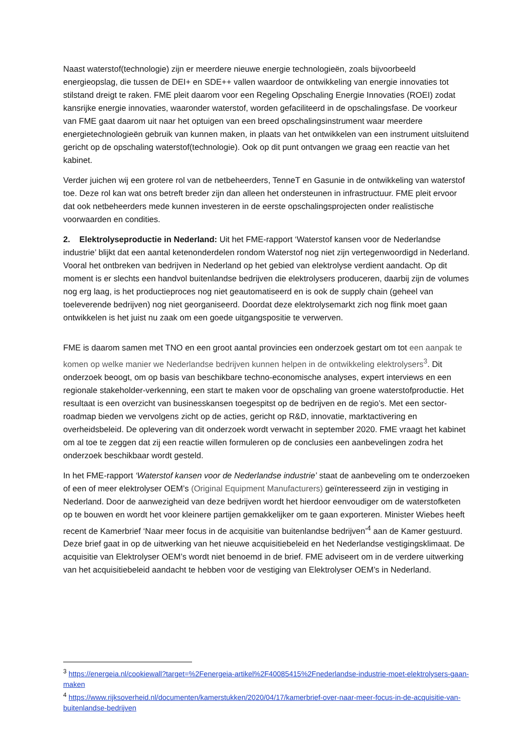Naast waterstof(technologie) zijn er meerdere nieuwe energie technologieën, zoals bijvoorbeeld energieopslag, die tussen de DEI+ en SDE++ vallen waardoor de ontwikkeling van energie innovaties tot stilstand dreigt te raken. FME pleit daarom voor een Regeling Opschaling Energie Innovaties (ROEI) zodat kansrijke energie innovaties, waaronder waterstof, worden gefaciliteerd in de opschalingsfase. De voorkeur van FME gaat daarom uit naar het optuigen van een breed opschalingsinstrument waar meerdere energietechnologieën gebruik van kunnen maken, in plaats van het ontwikkelen van een instrument uitsluitend gericht op de opschaling waterstof(technologie). Ook op dit punt ontvangen we graag een reactie van het kabinet.
Verder juichen wij een grotere rol van de netbeheerders, TenneT en Gasunie in de ontwikkeling van waterstof toe. Deze rol kan wat ons betreft breder zijn dan alleen het ondersteunen in infrastructuur. FME pleit ervoor dat ook netbeheerders mede kunnen investeren in de eerste opschalingsprojecten onder realistische voorwaarden en condities.
2. Elektrolyseproductie in Nederland: Uit het FME-rapport ‘Waterstof kansen voor de Nederlandse industrie’ blijkt dat een aantal ketenonderdelen rondom Waterstof nog niet zijn vertegenwoordigd in Nederland. Vooral het ontbreken van bedrijven in Nederland op het gebied van elektrolyse verdient aandacht. Op dit moment is er slechts een handvol buitenlandse bedrijven die elektrolysers produceren, daarbij zijn de volumes nog erg laag, is het productieproces nog niet geautomatiseerd en is ook de supply chain (geheel van toeleverende bedrijven) nog niet georganiseerd. Doordat deze elektrolysemarkt zich nog flink moet gaan ontwikkelen is het juist nu zaak om een goede uitgangspositie te verwerven.
FME is daarom samen met TNO en een groot aantal provincies een onderzoek gestart om tot een aanpak te komen op welke manier we Nederlandse bedrijven kunnen helpen in de ontwikkeling elektrolysers<sup>3</sup>. Dit onderzoek beoogt, om op basis van beschikbare techno-economische analyses, expert interviews en een regionale stakeholder-verkenning, een start te maken voor de opschaling van groene waterstofproductie. Het resultaat is een overzicht van businesskansen toegespitst op de bedrijven en de regio’s. Met een sector-roadmap bieden we vervolgens zicht op de acties, gericht op R&D, innovatie, marktactivering en overheidsbeleid. De oplevering van dit onderzoek wordt verwacht in september 2020. FME vraagt het kabinet om al toe te zeggen dat zij een reactie willen formuleren op de conclusies een aanbevelingen zodra het onderzoek beschikbaar wordt gesteld.
In het FME-rapport ‘Waterstof kansen voor de Nederlandse industrie’ staat de aanbeveling om te onderzoeken of een of meer elektrolyser OEM’s (Original Equipment Manufacturers) geïnteresseerd zijn in vestiging in Nederland. Door de aanwezigheid van deze bedrijven wordt het hierdoor eenvoudiger om de waterstofketen op te bouwen en wordt het voor kleinere partijen gemakkelijker om te gaan exporteren. Minister Wiebes heeft recent de Kamerbrief ‘Naar meer focus in de acquisitie van buitenlandse bedrijven’<sup>4</sup> aan de Kamer gestuurd. Deze brief gaat in op de uitwerking van het nieuwe acquisitiebeleid en het Nederlandse vestigingsklimaat. De acquisitie van Elektrolyser OEM’s wordt niet benoemd in de brief. FME adviseert om in de verdere uitwerking van het acquisitiebeleid aandacht te hebben voor de vestiging van Elektrolyser OEM’s in Nederland.
<sup>3</sup> https://energeia.nl/cookiewall?target=%2Fenergeia-artikel%2F40085415%2Fnederlandse-industrie-moet-elektrolysers-gaan-maken
<sup>4</sup> https://www.rijksoverheid.nl/documenten/kamerstukken/2020/04/17/kamerbrief-over-naar-meer-focus-in-de-acquisitie-van-buitenlandse-bedrijven